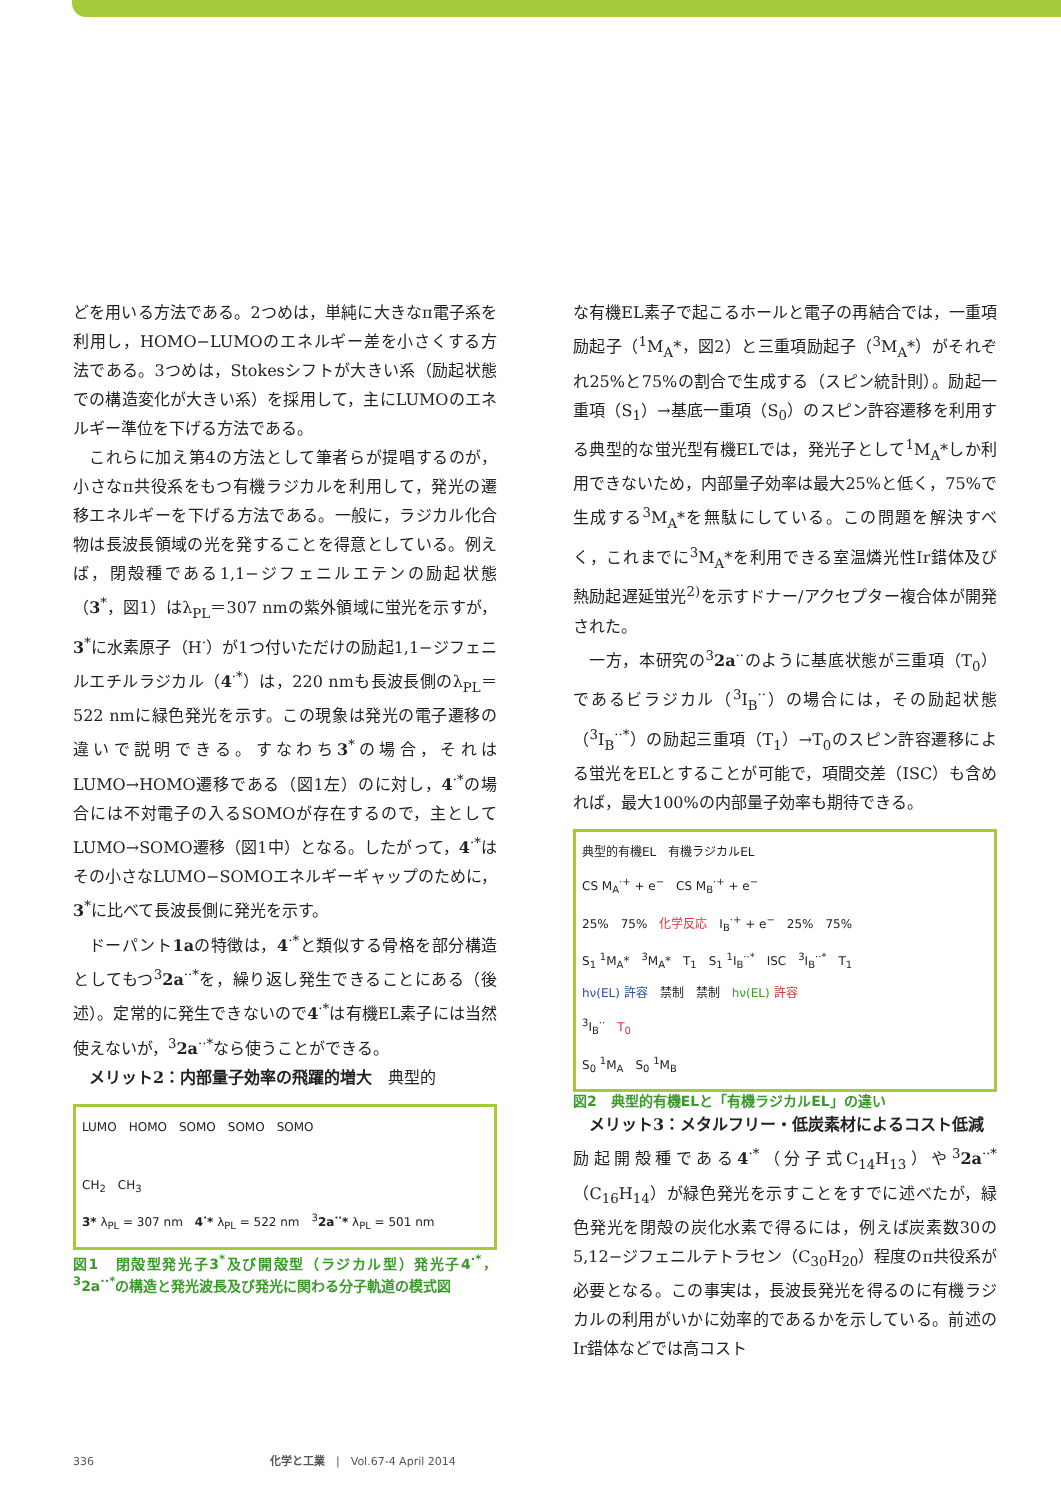どを用いる方法である。2つめは，単純に大きなπ電子系を利用し，HOMO−LUMOのエネルギー差を小さくする方法である。3つめは，Stokesシフトが大きい系（励起状態での構造変化が大きい系）を採用して，主にLUMOのエネルギー準位を下げる方法である。
これらに加え第4の方法として筆者らが提唱するのが，小さなπ共役系をもつ有機ラジカルを利用して，発光の遷移エネルギーを下げる方法である。一般に，ラジカル化合物は長波長領域の光を発することを得意としている。例えば，閉殻種である1,1−ジフェニルエテンの励起状態（3<sup>*</sup>，図1）はλ<sub>PL</sub>＝307 nmの紫外領域に蛍光を示すが，3<sup>*</sup>に水素原子（H<sup>·</sup>）が1つ付いただけの励起1,1−ジフェニルエチルラジカル（4<sup>·*</sup>）は，220 nmも長波長側のλ<sub>PL</sub>＝522 nmに緑色発光を示す。この現象は発光の電子遷移の違いで説明できる。すなわち3<sup>*</sup>の場合，それはLUMO→HOMO遷移である（図1左）のに対し，4<sup>·*</sup>の場合には不対電子の入るSOMOが存在するので，主としてLUMO→SOMO遷移（図1中）となる。したがって，4<sup>·*</sup>はその小さなLUMO−SOMOエネルギーギャップのために，3<sup>*</sup>に比べて長波長側に発光を示す。
ドーパント1aの特徴は，4<sup>·*</sup>と類似する骨格を部分構造としてもつ<sup>3</sup>2a<sup>··*</sup>を，繰り返し発生できることにある（後述）。定常的に発生できないので4<sup>·*</sup>は有機EL素子には当然使えないが，<sup>3</sup>2a<sup>··*</sup>なら使うことができる。
メリット2：内部量子効率の飛躍的増大　典型的
LUMO　HOMO　SOMO　SOMO　SOMO
CH<sub>2</sub>　CH<sub>3</sub>
3* λ<sub>PL</sub> = 307 nm　4<sup>·</sup>* λ<sub>PL</sub> = 522 nm　<sup>3</sup>2a<sup>··</sup>* λ<sub>PL</sub> = 501 nm
図1　閉殻型発光子3<sup>*</sup>及び開殻型（ラジカル型）発光子4<sup>·*</sup>，<sup>3</sup>2a<sup>··*</sup>の構造と発光波長及び発光に関わる分子軌道の模式図
な有機EL素子で起こるホールと電子の再結合では，一重項励起子（<sup>1</sup>M<sub>A</sub>*，図2）と三重項励起子（<sup>3</sup>M<sub>A</sub>*）がそれぞれ25%と75%の割合で生成する（スピン統計則）。励起一重項（S<sub>1</sub>）→基底一重項（S<sub>0</sub>）のスピン許容遷移を利用する典型的な蛍光型有機ELでは，発光子として<sup>1</sup>M<sub>A</sub>*しか利用できないため，内部量子効率は最大25%と低く，75%で生成する<sup>3</sup>M<sub>A</sub>*を無駄にしている。この問題を解決すべく，これまでに<sup>3</sup>M<sub>A</sub>*を利用できる室温燐光性Ir錯体及び熱励起遅延蛍光<sup>2)</sup>を示すドナー/アクセプター複合体が開発された。
一方，本研究の<sup>3</sup>2a<sup>··</sup>のように基底状態が三重項（T<sub>0</sub>）であるビラジカル（<sup>3</sup>I<sub>B</sub><sup>··</sup>）の場合には，その励起状態（<sup>3</sup>I<sub>B</sub><sup>··*</sup>）の励起三重項（T<sub>1</sub>）→T<sub>0</sub>のスピン許容遷移による蛍光をELとすることが可能で，項間交差（ISC）も含めれば，最大100%の内部量子効率も期待できる。
典型的有機EL　有機ラジカルEL
CS M<sub>A</sub><sup>·+</sup> + e<sup>−</sup>　CS M<sub>B</sub><sup>·+</sup> + e<sup>−</sup>
25%　75%　化学反応　I<sub>B</sub><sup>·+</sup> + e<sup>−</sup>　25%　75%
S<sub>1</sub> <sup>1</sup>M<sub>A</sub>*　<sup>3</sup>M<sub>A</sub>*　T<sub>1</sub>　S<sub>1</sub> <sup>1</sup>I<sub>B</sub><sup>··*</sup>　ISC　<sup>3</sup>I<sub>B</sub><sup>··*</sup>　T<sub>1</sub>
hν(EL) 許容　禁制　禁制　hν(EL) 許容
<sup>3</sup> I<sub>B</sub><sup>··</sup>　T<sub>0</sub>
S<sub>0</sub> <sup>1</sup>M<sub>A</sub>　S<sub>0</sub> <sup>1</sup>M<sub>B</sub>
図2　典型的有機ELと「有機ラジカルEL」の違い
メリット3：メタルフリー・低炭素材によるコスト低減　励起開殻種である4<sup>·*</sup>（分子式C<sub>14</sub>H<sub>13</sub>）や<sup>3</sup>2a<sup>··*</sup>（C<sub>16</sub>H<sub>14</sub>）が緑色発光を示すことをすでに述べたが，緑色発光を閉殻の炭化水素で得るには，例えば炭素数30の5,12−ジフェニルテトラセン（C<sub>30</sub>H<sub>20</sub>）程度のπ共役系が必要となる。この事実は，長波長発光を得るのに有機ラジカルの利用がいかに効率的であるかを示している。前述のIr錯体などでは高コスト
336　　　　　　　　　　　　　　　　化学と工業　|　Vol.67-4 April 2014